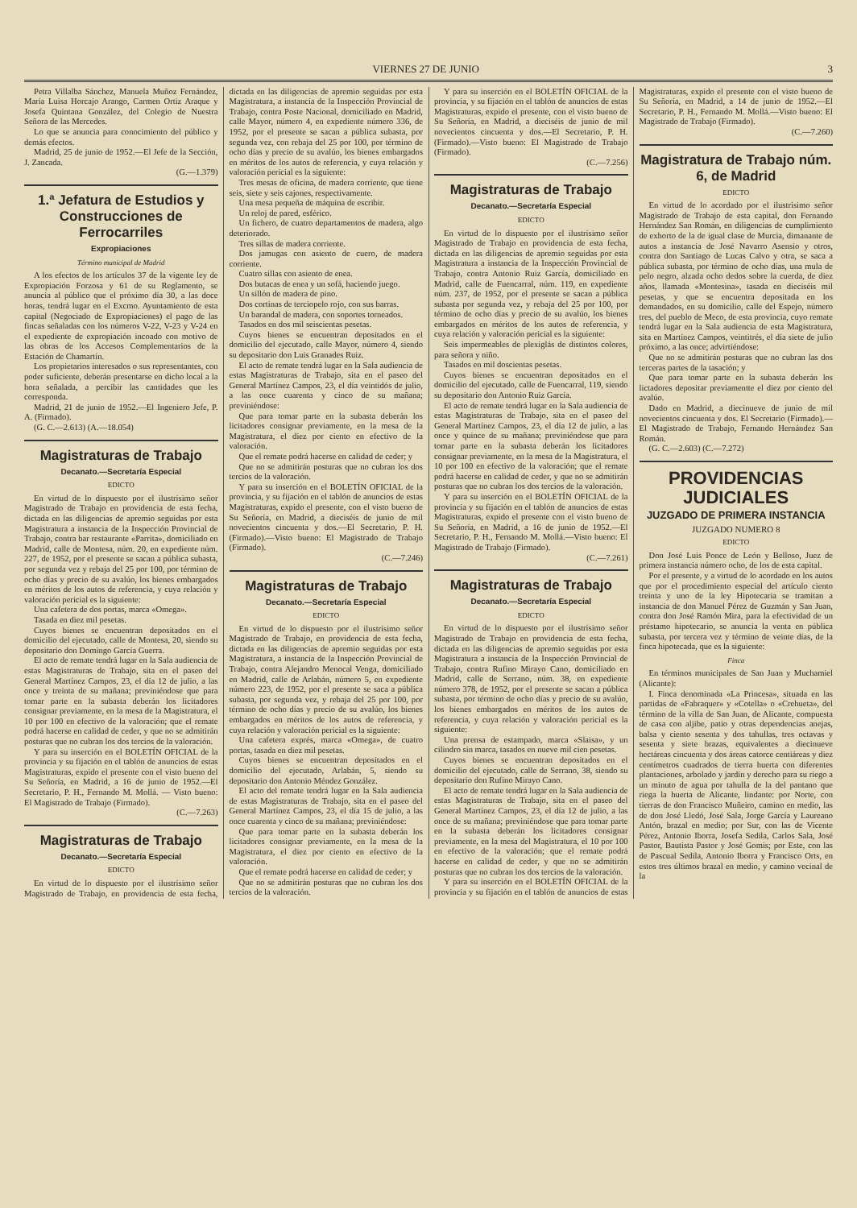VIERNES 27 DE JUNIO 3
Petra Villalba Sánchez, Manuela Muñoz Fernández, María Luisa Horcajo Arango, Carmen Ortiz Araque y Josefa Quintana González, del Colegio de Nuestra Señora de las Mercedes.
Lo que se anuncia para conocimiento del público y demás efectos.
Madrid, 25 de junio de 1952.—El Jefe de la Sección, J. Zancada.
(G.—1.379)
1.ª Jefatura de Estudios y Construcciones de Ferrocarriles
Expropiaciones
Término municipal de Madrid
A los efectos de los artículos 37 de la vigente ley de Expropiación Forzosa y 61 de su Reglamento, se anuncia al público que el próximo día 30, a las doce horas, tendrá lugar en el Excmo. Ayuntamiento de esta capital (Negociado de Expropiaciones) el pago de las fincas señaladas con los números V-22, V-23 y V-24 en el expediente de expropiación incoado con motivo de las obras de los Accesos Complementarios de la Estación de Chamartín.
Los propietarios interesados o sus representantes, con poder suficiente, deberán presentarse en dicho local a la hora señalada, a percibir las cantidades que les corresponda.
Madrid, 21 de junio de 1952.—El Ingeniero Jefe, P. A. (Firmado).
(G. C.—2.613) (A.—18.054)
Magistraturas de Trabajo
Decanato.—Secretaría Especial
EDICTO
En virtud de lo dispuesto por el ilustrísimo señor Magistrado de Trabajo en providencia de esta fecha, dictada en las diligencias de apremio seguidas por esta Magistratura a instancia de la Inspección Provincial de Trabajo, contra bar restaurante «Parrita», domiciliado en Madrid, calle de Montesa, núm. 20, en expediente núm. 227, de 1952, por el presente se sacan a pública subasta, por segunda vez y rebaja del 25 por 100, por término de ocho días y precio de su avalúo, los bienes embargados en méritos de los autos de referencia, y cuya relación y valoración pericial es la siguiente:
Una cafetera de dos portas, marca «Omega».
Tasada en diez mil pesetas.
Cuyos bienes se encuentran depositados en el domicilio del ejecutado, calle de Montesa, 20, siendo su depositario don Domingo García Guerra.
El acto de remate tendrá lugar en la Sala audiencia de estas Magistraturas de Trabajo, sita en el paseo del General Martínez Campos, 23, el día 12 de julio, a las once y treinta de su mañana; previniéndose que para tomar parte en la subasta deberán los licitadores consignar previamente, en la mesa de la Magistratura, el 10 por 100 en efectivo de la valoración; que el remate podrá hacerse en calidad de ceder, y que no se admitirán posturas que no cubran los dos tercios de la valoración.
Y para su inserción en el BOLETÍN OFICIAL de la provincia y su fijación en el tablón de anuncios de estas Magistraturas, expido el presente con el visto bueno del Su Señoría, en Madrid, a 16 de junio de 1952.—El Secretario, P. H., Fernando M. Mollá. — Visto bueno: El Magistrado de Trabajo (Firmado).
(C.—7.263)
Magistraturas de Trabajo
Decanato.—Secretaría Especial
EDICTO
En virtud de lo dispuesto por el ilustrísimo señor Magistrado de Trabajo, en providencia de esta fecha, dictada en las diligencias de apremio seguidas por esta Magistratura, a instancia de la Inspección Provincial de Trabajo, contra Poste Nacional, domiciliado en Madrid, calle Mayor, número 4, en expediente número 336, de 1952, por el presente se sacan a pública subasta, por segunda vez, con rebaja del 25 por 100, por término de ocho días y precio de su avalúo, los bienes embargados en méritos de los autos de referencia, y cuya relación y valoración pericial es la siguiente:
Tres mesas de oficina, de madera corriente, que tiene seis, siete y seis cajones, respectivamente.
Una mesa pequeña de máquina de escribir.
Un reloj de pared, esférico.
Un fichero, de cuatro departamentos de madera, algo deteriorado.
Tres sillas de madera corriente.
Dos jamugas con asiento de cuero, de madera corriente.
Cuatro sillas con asiento de enea.
Dos butacas de enea y un sofá, haciendo juego.
Un sillón de madera de pino.
Dos cortinas de terciopelo rojo, con sus barras.
Un barandal de madera, con soportes torneados.
Tasados en dos mil seiscientas pesetas.
Cuyos bienes se encuentran depositados en el domicilio del ejecutado, calle Mayor, número 4, siendo su depositario don Luis Granades Ruiz.
El acto de remate tendrá lugar en la Sala audiencia de estas Magistraturas de Trabajo, sita en el paseo del General Martínez Campos, 23, el día veintidós de julio, a las once cuarenta y cinco de su mañana; previniéndose:
Que para tomar parte en la subasta deberán los licitadores consignar previamente, en la mesa de la Magistratura, el diez por ciento en efectivo de la valoración.
Que el remate podrá hacerse en calidad de ceder; y
Que no se admitirán posturas que no cubran los dos tercios de la valoración.
Y para su inserción en el BOLETÍN OFICIAL de la provincia, y su fijación en el tablón de anuncios de estas Magistraturas, expido el presente, con el visto bueno de Su Señoría, en Madrid, a dieciséis de junio de mil novecientos cincuenta y dos.—El Secretario, P. H. (Firmado).—Visto bueno: El Magistrado de Trabajo (Firmado).
(C.—7.246)
Magistraturas de Trabajo
Decanato.—Secretaría Especial
EDICTO
En virtud de lo dispuesto por el ilustrísimo señor Magistrado de Trabajo, en providencia de esta fecha, dictada en las diligencias de apremio seguidas por esta Magistratura, a instancia de la Inspección Provincial de Trabajo, contra Alejandro Menocal Venga, domiciliado en Madrid, calle de Arlabán, número 5, en expediente número 223, de 1952, por el presente se saca a pública subasta, por segunda vez, y rebaja del 25 por 100, por término de ocho días y precio de su avalúo, los bienes embargados en méritos de los autos de referencia, y cuya relación y valoración pericial es la siguiente:
Una cafetera exprés, marca «Omega», de cuatro portas, tasada en diez mil pesetas.
Cuyos bienes se encuentran depositados en el domicilio del ejecutado, Arlabán, 5, siendo su depositario don Antonio Méndez González.
El acto del remate tendrá lugar en la Sala audiencia de estas Magistraturas de Trabajo, sita en el paseo del General Martínez Campos, 23, el día 15 de julio, a las once cuarenta y cinco de su mañana; previniéndose:
Que para tomar parte en la subasta deberán los licitadores consignar previamente, en la mesa de la Magistratura, el diez por ciento en efectivo de la valoración.
Que el remate podrá hacerse en calidad de ceder; y
Que no se admitirán posturas que no cubran los dos tercios de la valoración.
Y para su inserción en el BOLETÍN OFICIAL de la provincia, y su fijación en el tablón de anuncios de estas Magistraturas, expido el presente, con el visto bueno de Su Señoría, en Madrid, a dieciséis de junio de mil novecientos cincuenta y dos.—El Secretario, P. H. (Firmado).—Visto bueno: El Magistrado de Trabajo (Firmado).
(C.—7.256)
Magistraturas de Trabajo
Decanato.—Secretaría Especial
EDICTO
En virtud de lo dispuesto por el ilustrísimo señor Magistrado de Trabajo en providencia de esta fecha, dictada en las diligencias de apremio seguidas por esta Magistratura a instancia de la Inspección Provincial de Trabajo, contra Antonio Ruiz García, domiciliado en Madrid, calle de Fuencarral, núm. 119, en expediente núm. 237, de 1952, por el presente se sacan a pública subasta por segunda vez, y rebaja del 25 por 100, por término de ocho días y precio de su avalúo, los bienes embargados en méritos de los autos de referencia, y cuya relación y valoración pericial es la siguiente:
Seis impermeables de plexiglás de distintos colores, para señora y niño.
Tasados en mil doscientas pesetas.
Cuyos bienes se encuentran depositados en el domicilio del ejecutado, calle de Fuencarral, 119, siendo su depositario don Antonio Ruiz García.
El acto de remate tendrá lugar en la Sala audiencia de estas Magistraturas de Trabajo, sita en el paseo del General Martínez Campos, 23, el día 12 de julio, a las once y quince de su mañana; previniéndose que para tomar parte en la subasta deberán los licitadores consignar previamente, en la mesa de la Magistratura, el 10 por 100 en efectivo de la valoración; que el remate podrá hacerse en calidad de ceder, y que no se admitirán posturas que no cubran los dos tercios de la valoración.
Y para su inserción en el BOLETÍN OFICIAL de la provincia y su fijación en el tablón de anuncios de estas Magistraturas, expido el presente con el visto bueno de Su Señoría, en Madrid, a 16 de junio de 1952.—El Secretario, P. H., Fernando M. Mollá.—Visto bueno: El Magistrado de Trabajo (Firmado).
(C.—7.261)
Magistraturas de Trabajo
Decanato.—Secretaría Especial
EDICTO
En virtud de lo dispuesto por el ilustrísimo señor Magistrado de Trabajo en providencia de esta fecha, dictada en las diligencias de apremio seguidas por esta Magistratura a instancia de la Inspección Provincial de Trabajo, contra Rufino Mirayo Cano, domiciliado en Madrid, calle de Serrano, núm. 38, en expediente número 378, de 1952, por el presente se sacan a pública subasta, por término de ocho días y precio de su avalúo, los bienes embargados en méritos de los autos de referencia, y cuya relación y valoración pericial es la siguiente:
Una prensa de estampado, marca «Slaisa», y un cilindro sin marca, tasados en nueve mil cien pesetas.
Cuyos bienes se encuentran depositados en el domicilio del ejecutado, calle de Serrano, 38, siendo su depositario don Rufino Mirayo Cano.
El acto de remate tendrá lugar en la Sala audiencia de estas Magistraturas de Trabajo, sita en el paseo del General Martínez Campos, 23, el día 12 de julio, a las once de su mañana; previniéndose que para tomar parte en la subasta deberán los licitadores consignar previamente, en la mesa del Magistratura, el 10 por 100 en efectivo de la valoración; que el remate podrá hacerse en calidad de ceder, y que no se admitirán posturas que no cubran los dos tercios de la valoración.
Y para su inserción en el BOLETÍN OFICIAL de la provincia y su fijación en el tablón de anuncios de estas Magistraturas, expido el presente con el visto bueno de Su Señoría, en Madrid, a 14 de junio de 1952.—El Secretario, P. H., Fernando M. Mollá.—Visto bueno: El Magistrado de Trabajo (Firmado).
(C.—7.260)
Magistratura de Trabajo núm. 6, de Madrid
EDICTO
En virtud de lo acordado por el ilustrísimo señor Magistrado de Trabajo de esta capital, don Fernando Hernández San Román, en diligencias de cumplimiento de exhorto de la de igual clase de Murcia, dimanante de autos a instancia de José Navarro Asensio y otros, contra don Santiago de Lucas Calvo y otra, se saca a pública subasta, por término de ocho días, una mula de pelo negro, alzada ocho dedos sobre la cuerda, de diez años, llamada «Montesina», tasada en dieciséis mil pesetas, y que se encuentra depositada en los demandados, en su domicilio, calle del Espejo, número tres, del pueblo de Meco, de esta provincia, cuyo remate tendrá lugar en la Sala audiencia de esta Magistratura, sita en Martínez Campos, veintitrés, el día siete de julio próximo, a las once; advirtiéndose:
Que no se admitirán posturas que no cubran las dos terceras partes de la tasación; y
Que para tomar parte en la subasta deberán los lictadores depositar previamentte el diez por ciento del avalúo.
Dado en Madrid, a diecinueve de junio de mil novecientos cincuenta y dos. El Secretario (Firmado).—El Magistrado de Trabajo, Fernando Hernández San Román.
(G. C.—2.603) (C.—7.272)
PROVIDENCIAS JUDICIALES
JUZGADO DE PRIMERA INSTANCIA
JUZGADO NUMERO 8
EDICTO
Don José Luis Ponce de León y Belloso, Juez de primera instancia número ocho, de los de esta capital.
Por el presente, y a virtud de lo acordado en los autos que por el procedimiento especial del artículo ciento treinta y uno de la ley Hipotecaria se tramitan a instancia de don Manuel Pérez de Guzmán y San Juan, contra don José Ramón Mira, para la efectividad de un préstamo hipotecario, se anuncia la venta en pública subasta, por tercera vez y término de veinte días, de la finca hipotecada, que es la siguiente:
Finca
En términos municipales de San Juan y Muchamiel (Alicante):
I. Finca denominada «La Princesa», situada en las partidas de «Fabraquer» y «Cotella» o «Crehueta», del término de la villa de San Juan, de Alicante, compuesta de casa con aljibe, patio y otras dependencias anejas, balsa y ciento sesenta y dos tahullas, tres octavas y sesenta y siete brazas, equivalentes a diecinueve hectáreas cincuenta y dos áreas catorce centiáreas y diez centímetros cuadrados de tierra huerta con diferentes plantaciones, arbolado y jardín y derecho para su riego a un minuto de agua por tahulla de la del pantano que riega la huerta de Alicante, lindante: por Norte, con tierras de don Francisco Muñeiro, camino en medio, las de don José Lledó, José Sala, Jorge García y Laureano Antón, brazal en medio; por Sur, con las de Vicente Pérez, Antonio Iborra, Josefa Sedila, Carlos Sala, José Pastor, Bautista Pastor y José Gomis; por Este, con las de Pascual Sedila, Antonio Iborra y Francisco Orts, en estos tres últimos brazal en medio, y camino vecinal de la